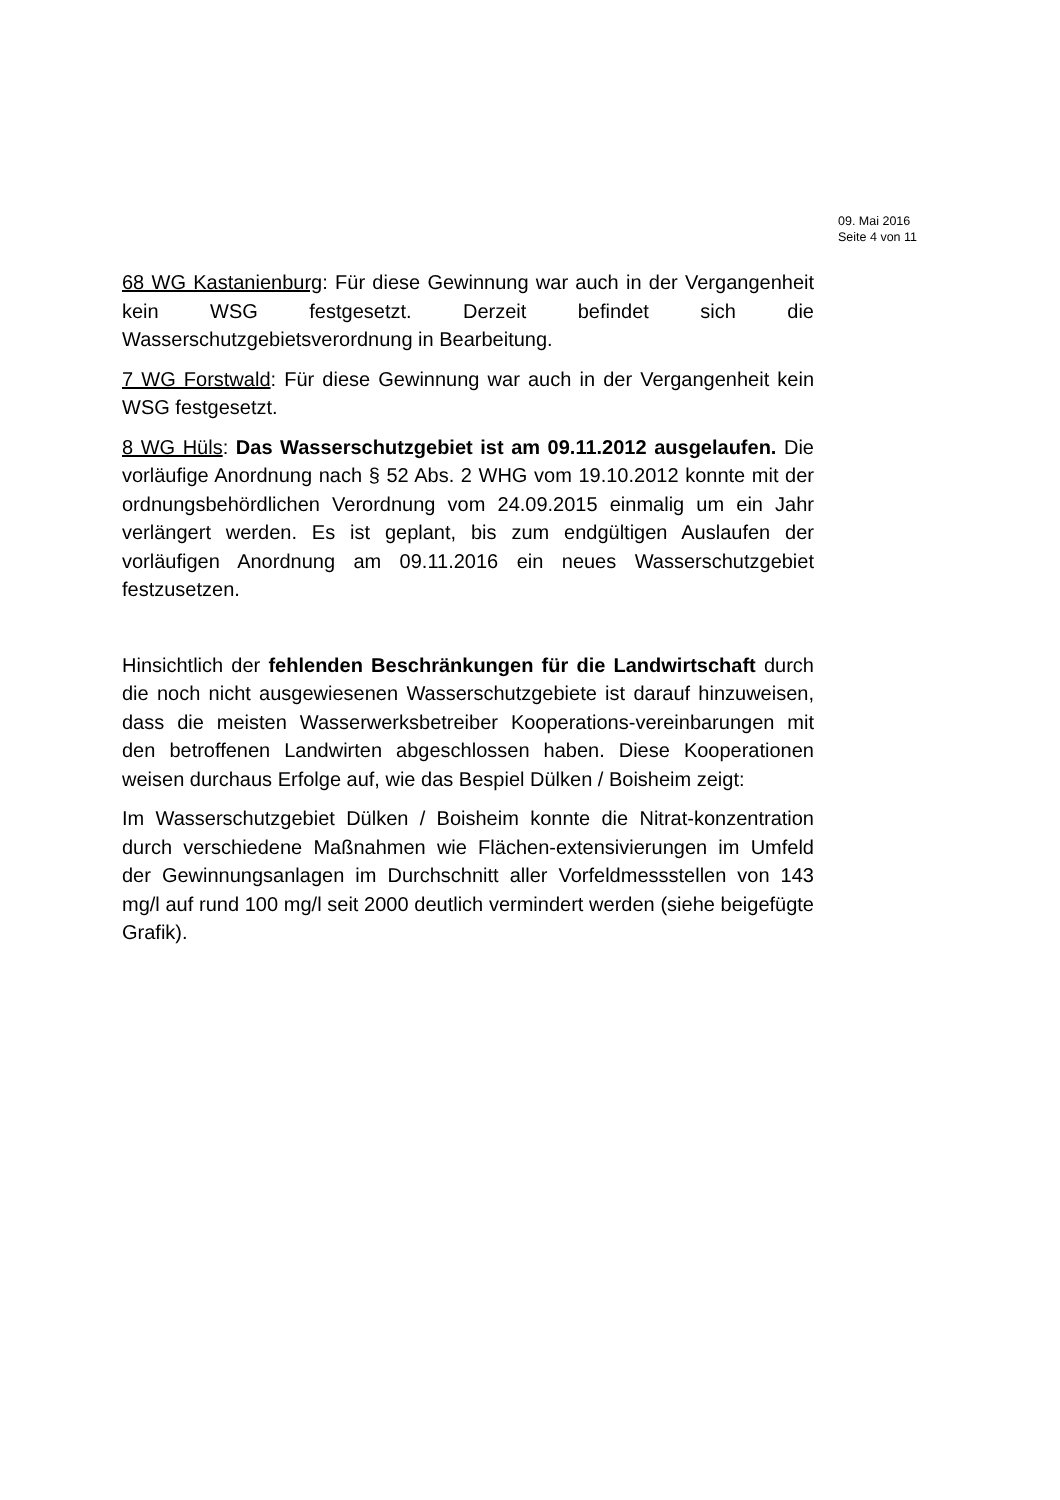09. Mai 2016
Seite 4 von 11
68 WG Kastanienburg: Für diese Gewinnung war auch in der Vergangenheit kein WSG festgesetzt. Derzeit befindet sich die Wasserschutzgebietsverordnung in Bearbeitung.
7 WG Forstwald: Für diese Gewinnung war auch in der Vergangenheit kein WSG festgesetzt.
8 WG Hüls: Das Wasserschutzgebiet ist am 09.11.2012 ausgelaufen. Die vorläufige Anordnung nach § 52 Abs. 2 WHG vom 19.10.2012 konnte mit der ordnungsbehördlichen Verordnung vom 24.09.2015 einmalig um ein Jahr verlängert werden. Es ist geplant, bis zum endgültigen Auslaufen der vorläufigen Anordnung am 09.11.2016 ein neues Wasserschutzgebiet festzusetzen.
Hinsichtlich der fehlenden Beschränkungen für die Landwirtschaft durch die noch nicht ausgewiesenen Wasserschutzgebiete ist darauf hinzuweisen, dass die meisten Wasserwerksbetreiber Kooperations-vereinbarungen mit den betroffenen Landwirten abgeschlossen haben. Diese Kooperationen weisen durchaus Erfolge auf, wie das Bespiel Dülken / Boisheim zeigt:
Im Wasserschutzgebiet Dülken / Boisheim konnte die Nitrat-konzentration durch verschiedene Maßnahmen wie Flächen-extensivierungen im Umfeld der Gewinnungsanlagen im Durchschnitt aller Vorfeldmessstellen von 143 mg/l auf rund 100 mg/l seit 2000 deutlich vermindert werden (siehe beigefügte Grafik).